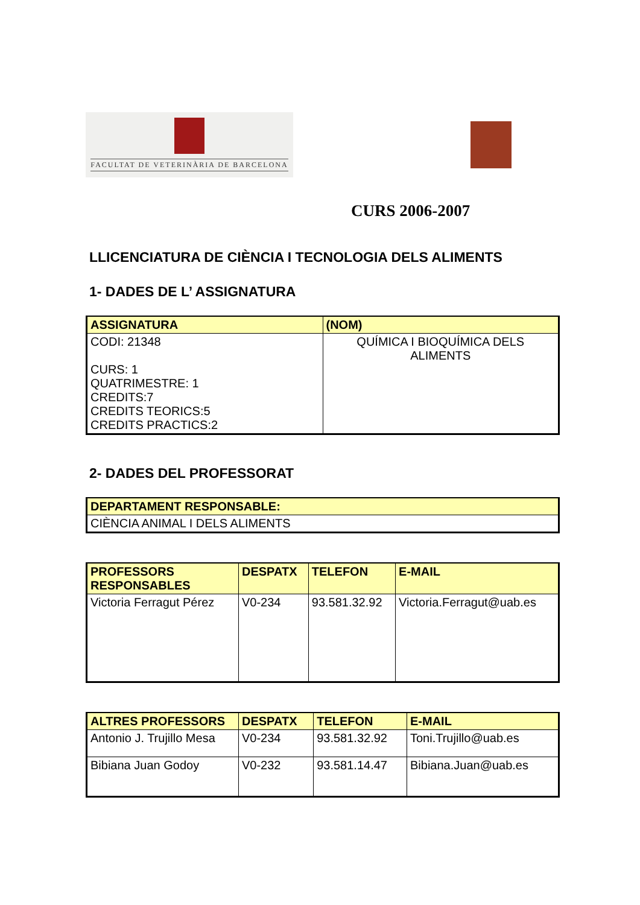FACULTAT DE VETERINÀRIA DE BARCELONA
CURS 2006-2007
LLICENCIATURA DE CIÈNCIA I TECNOLOGIA DELS ALIMENTS
1- DADES DE L’ ASSIGNATURA
| ASSIGNATURA | (NOM) |
| --- | --- |
| CODI: 21348 CURS: 1 QUATRIMESTRE: 1 CREDITS:7 CREDITS TEORICS:5 CREDITS PRACTICS:2 | QUÍMICA I BIOQUÍMICA DELS ALIMENTS |
2- DADES DEL PROFESSORAT
| DEPARTAMENT RESPONSABLE: |
| --- |
| CIÈNCIA ANIMAL I DELS ALIMENTS |
| PROFESSORS RESPONSABLES | DESPATX | TELEFON | E-MAIL |
| --- | --- | --- | --- |
| Victoria Ferragut Pérez | V0-234 | 93.581.32.92 | Victoria.Ferragut@uab.es |
| ALTRES PROFESSORS | DESPATX | TELEFON | E-MAIL |
| --- | --- | --- | --- |
| Antonio J. Trujillo Mesa | V0-234 | 93.581.32.92 | Toni.Trujillo@uab.es |
| Bibiana Juan Godoy | V0-232 | 93.581.14.47 | Bibiana.Juan@uab.es |